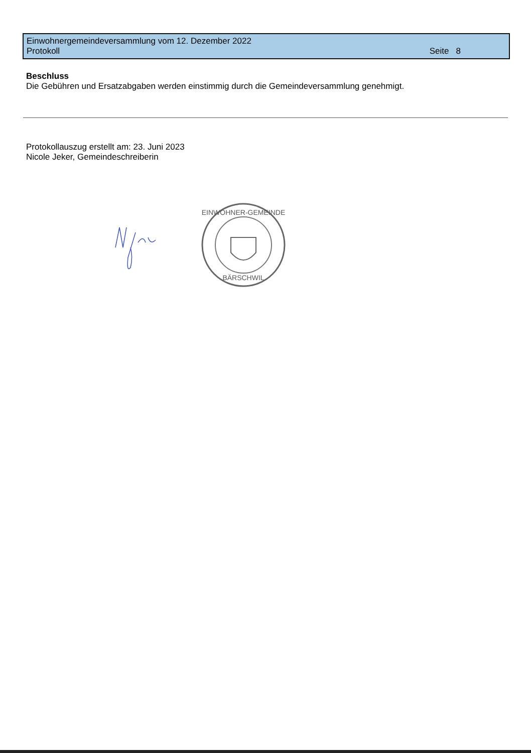Einwohnergemeindeversammlung vom 12. Dezember 2022
Protokoll Seite 8
Beschluss
Die Gebühren und Ersatzabgaben werden einstimmig durch die Gemeindeversammlung genehmigt.
Protokollauszug erstellt am: 23. Juni 2023
Nicole Jeker, Gemeindeschreiberin
EINWOHNER-GEMEINDE
BÄRSCHWIL